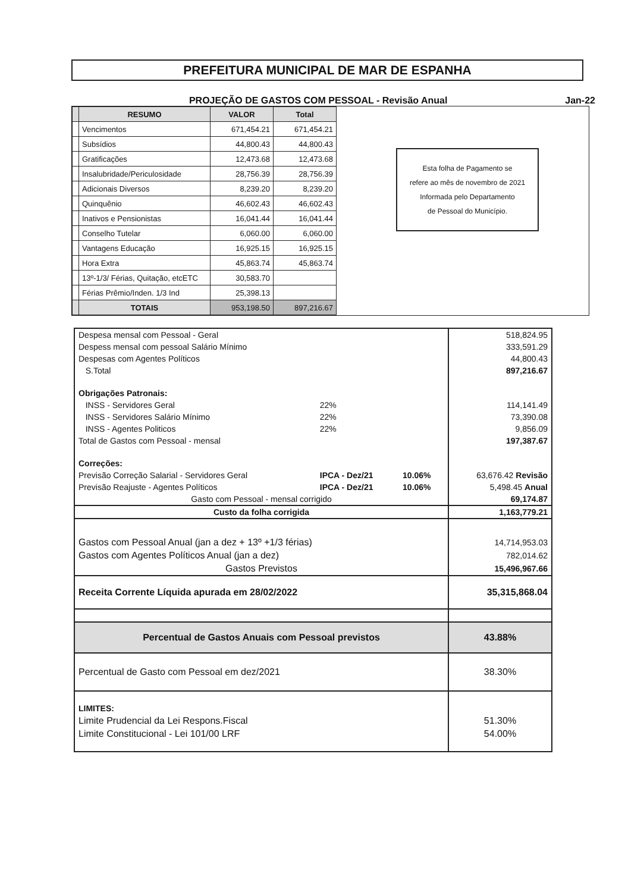PREFEITURA MUNICIPAL DE MAR DE ESPANHA
PROJEÇÃO DE GASTOS COM PESSOAL - Revisão Anual Jan-22
| | RESUMO | VALOR | Total |
| --- | --- | --- | --- |
| | Vencimentos | 671,454.21 | 671,454.21 |
| | Subsídios | 44,800.43 | 44,800.43 |
| | Gratificações | 12,473.68 | 12,473.68 |
| | Insalubridade/Periculosidade | 28,756.39 | 28,756.39 |
| | Adicionais Diversos | 8,239.20 | 8,239.20 |
| | Quinquênio | 46,602.43 | 46,602.43 |
| | Inativos e Pensionistas | 16,041.44 | 16,041.44 |
| | Conselho Tutelar | 6,060.00 | 6,060.00 |
| | Vantagens Educação | 16,925.15 | 16,925.15 |
| | Hora Extra | 45,863.74 | 45,863.74 |
| | 13º-1/3/ Férias, Quitação, etcETC | 30,583.70 | |
| | Férias Prêmio/Inden. 1/3 Ind | 25,398.13 | |
| | TOTAIS | 953,198.50 | 897,216.67 |
Esta folha de Pagamento se
refere ao mês de novembro de 2021
Informada pelo Departamento
de Pessoal do Município.
| Despesa mensal com Pessoal - Geral | | | 518,824.95 |
| Despess mensal com pessoal Salário Mínimo | | | 333,591.29 |
| Despesas com Agentes Políticos | | | 44,800.43 |
| S.Total | | | 897,216.67 |
| Obrigações Patronais: | | | |
| INSS - Servidores Geral | 22% | | 114,141.49 |
| INSS - Servidores Salário Mínimo | 22% | | 73,390.08 |
| INSS - Agentes Politicos | 22% | | 9,856.09 |
| Total de Gastos com Pessoal - mensal | | | 197,387.67 |
| Correções: | | | |
| Previsão Correção Salarial - Servidores Geral | IPCA - Dez/21 | 10.06% | 63,676.42 Revisão |
| Previsão Reajuste - Agentes Políticos | IPCA - Dez/21 | 10.06% | 5,498.45 Anual |
| Gasto com Pessoal - mensal corrigido | | | 69,174.87 |
| Custo da folha corrigida | | | 1,163,779.21 |
| Gastos com Pessoal Anual (jan a dez + 13º +1/3 férias) | | | 14,714,953.03 |
| Gastos com Agentes Políticos Anual (jan a dez) | | | 782,014.62 |
| Gastos Previstos | | | 15,496,967.66 |
| Receita Corrente Líquida apurada em 28/02/2022 | | | 35,315,868.04 |
| Percentual de Gastos Anuais com Pessoal previstos | | | 43.88% |
| Percentual de Gasto com Pessoal em dez/2021 | | | 38.30% |
| LIMITES: | | | |
| Limite Prudencial da Lei Respons.Fiscal | | | 51.30% |
| Limite Constitucional - Lei 101/00 LRF | | | 54.00% |